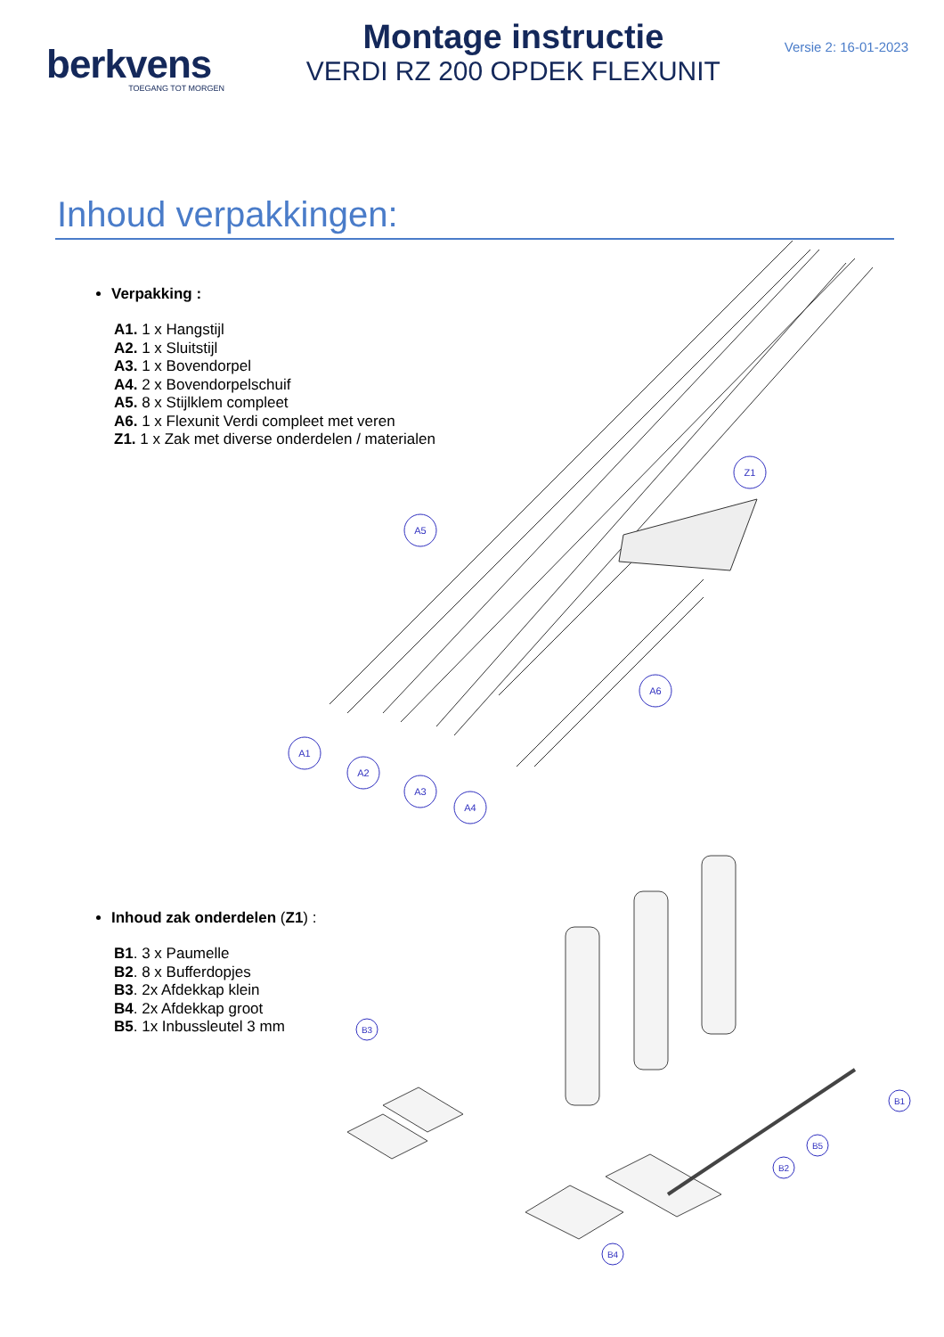berkvens
TOEGANG TOT MORGEN
Montage instructie
VERDI RZ 200 OPDEK FLEXUNIT
Versie 2: 16-01-2023
Inhoud verpakkingen:
Verpakking :
A1. 1 x Hangstijl
A2. 1 x Sluitstijl
A3. 1 x Bovendorpel
A4. 2 x Bovendorpelschuif
A5. 8 x Stijlklem compleet
A6. 1 x Flexunit Verdi compleet met veren
Z1. 1 x Zak met diverse onderdelen / materialen
Inhoud zak onderdelen (Z1) :
B1. 3 x Paumelle
B2. 8 x Bufferdopjes
B3. 2x Afdekkap klein
B4. 2x Afdekkap groot
B5. 1x Inbussleutel 3 mm
A1
A2
A3
A4
A5
A6
Z1
B3
B1
B2
B5
B4